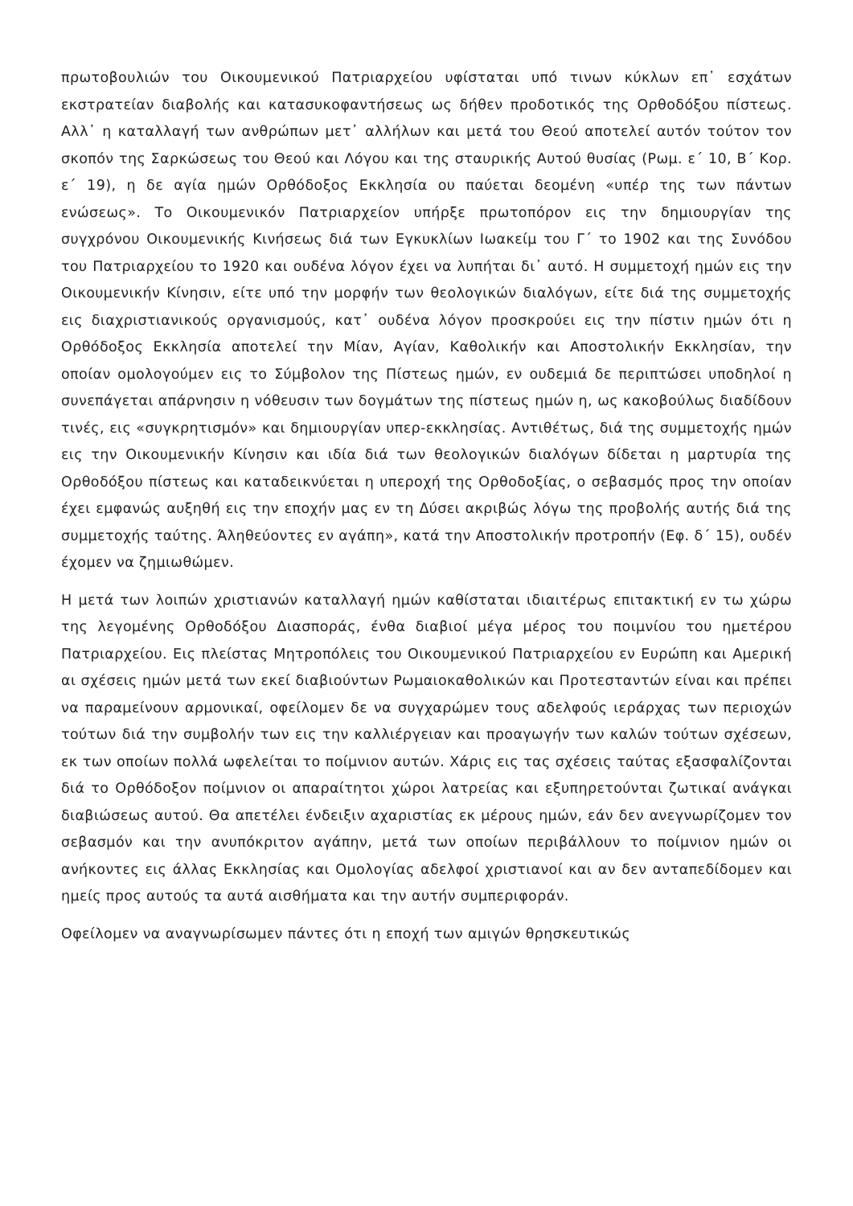πρωτοβουλιών του Οικουμενικού Πατριαρχείου υφίσταται υπό τινων κύκλων επ᾽ εσχάτων εκστρατείαν διαβολής και κατασυκοφαντήσεως ως δήθεν προδοτικός της Ορθοδόξου πίστεως. Αλλ᾽ η καταλλαγή των ανθρώπων μετ᾽ αλλήλων και μετά του Θεού αποτελεί αυτόν τούτον τον σκοπόν της Σαρκώσεως του Θεού και Λόγου και της σταυρικής Αυτού θυσίας (Ρωμ. ε´ 10, Β´ Κορ. ε´ 19), η δε αγία ημών Ορθόδοξος Εκκλησία ου παύεται δεομένη «υπέρ της των πάντων ενώσεως». Το Οικουμενικόν Πατριαρχείον υπήρξε πρωτοπόρον εις την δημιουργίαν της συγχρόνου Οικουμενικής Κινήσεως διά των Εγκυκλίων Ιωακείμ του Γ´ το 1902 και της Συνόδου του Πατριαρχείου το 1920 και ουδένα λόγον έχει να λυπήται δι᾽ αυτό. Η συμμετοχή ημών εις την Οικουμενικήν Κίνησιν, είτε υπό την μορφήν των θεολογικών διαλόγων, είτε διά της συμμετοχής εις διαχριστιανικούς οργανισμούς, κατ᾽ ουδένα λόγον προσκρούει εις την πίστιν ημών ότι η Ορθόδοξος Εκκλησία αποτελεί την Μίαν, Αγίαν, Καθολικήν και Αποστολικήν Εκκλησίαν, την οποίαν ομολογούμεν εις το Σύμβολον της Πίστεως ημών, εν ουδεμιά δε περιπτώσει υποδηλοί η συνεπάγεται απάρνησιν η νόθευσιν των δογμάτων της πίστεως ημών η, ως κακοβούλως διαδίδουν τινές, εις «συγκρητισμόν» και δημιουργίαν υπερ-εκκλησίας. Αντιθέτως, διά της συμμετοχής ημών εις την Οικουμενικήν Κίνησιν και ιδία διά των θεολογικών διαλόγων δίδεται η μαρτυρία της Ορθοδόξου πίστεως και καταδεικνύεται η υπεροχή της Ορθοδοξίας, ο σεβασμός προς την οποίαν έχει εμφανώς αυξηθή εις την εποχήν μας εν τη Δύσει ακριβώς λόγω της προβολής αυτής διά της συμμετοχής ταύτης. Άληθεύοντες εν αγάπη», κατά την Αποστολικήν προτροπήν (Εφ. δ´ 15), ουδέν έχομεν να ζημιωθώμεν.
Η μετά των λοιπών χριστιανών καταλλαγή ημών καθίσταται ιδιαιτέρως επιτακτική εν τω χώρω της λεγομένης Ορθοδόξου Διασποράς, ένθα διαβιοί μέγα μέρος του ποιμνίου του ημετέρου Πατριαρχείου. Εις πλείστας Μητροπόλεις του Οικουμενικού Πατριαρχείου εν Ευρώπη και Αμερική αι σχέσεις ημών μετά των εκεί διαβιούντων Ρωμαιοκαθολικών και Προτεσταντών είναι και πρέπει να παραμείνουν αρμονικαί, οφείλομεν δε να συγχαρώμεν τους αδελφούς ιεράρχας των περιοχών τούτων διά την συμβολήν των εις την καλλιέργειαν και προαγωγήν των καλών τούτων σχέσεων, εκ των οποίων πολλά ωφελείται το ποίμνιον αυτών. Χάρις εις τας σχέσεις ταύτας εξασφαλίζονται διά το Ορθόδοξον ποίμνιον οι απαραίτητοι χώροι λατρείας και εξυπηρετούνται ζωτικαί ανάγκαι διαβιώσεως αυτού. Θα απετέλει ένδειξιν αχαριστίας εκ μέρους ημών, εάν δεν ανεγνωρίζομεν τον σεβασμόν και την ανυπόκριτον αγάπην, μετά των οποίων περιβάλλουν το ποίμνιον ημών οι ανήκοντες εις άλλας Εκκλησίας και Ομολογίας αδελφοί χριστιανοί και αν δεν ανταπεδίδομεν και ημείς προς αυτούς τα αυτά αισθήματα και την αυτήν συμπεριφοράν.
Οφείλομεν να αναγνωρίσωμεν πάντες ότι η εποχή των αμιγών θρησκευτικώς